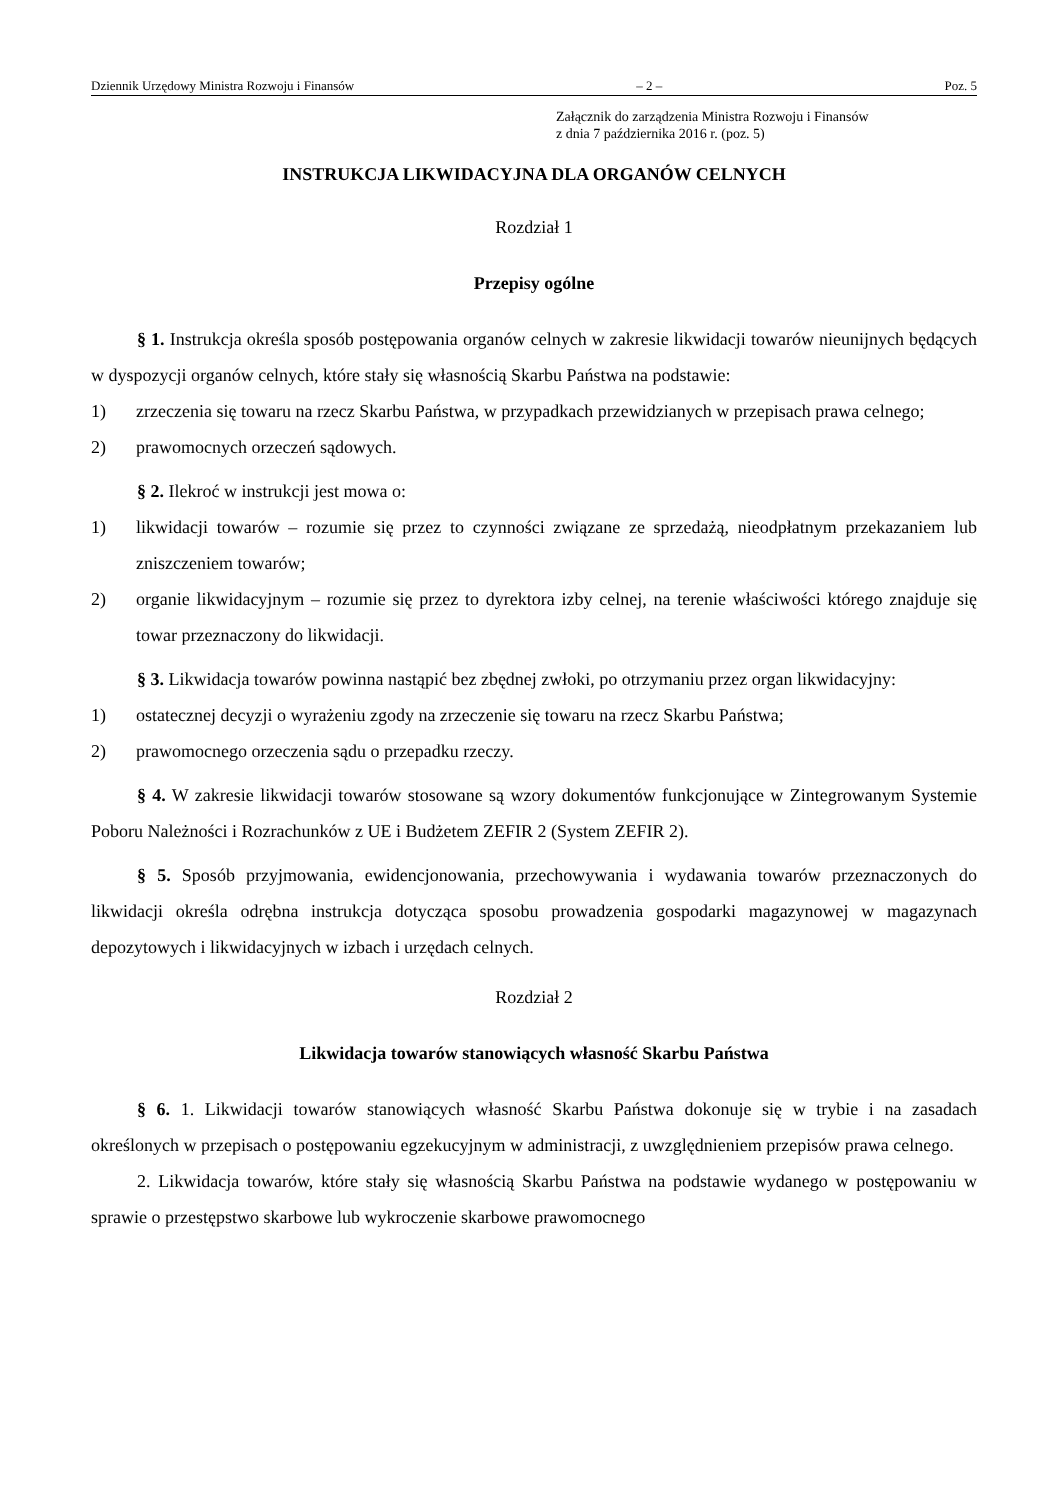Dziennik Urzędowy Ministra Rozwoju i Finansów – 2 – Poz. 5
Załącznik do zarządzenia Ministra Rozwoju i Finansów
z dnia 7 października 2016 r. (poz. 5)
INSTRUKCJA LIKWIDACYJNA DLA ORGANÓW CELNYCH
Rozdział 1
Przepisy ogólne
§ 1. Instrukcja określa sposób postępowania organów celnych w zakresie likwidacji towarów nieunijnych będących w dyspozycji organów celnych, które stały się własnością Skarbu Państwa na podstawie:
1) zrzeczenia się towaru na rzecz Skarbu Państwa, w przypadkach przewidzianych w przepisach prawa celnego;
2) prawomocnych orzeczeń sądowych.
§ 2. Ilekroć w instrukcji jest mowa o:
1) likwidacji towarów – rozumie się przez to czynności związane ze sprzedażą, nieodpłatnym przekazaniem lub zniszczeniem towarów;
2) organie likwidacyjnym – rozumie się przez to dyrektora izby celnej, na terenie właściwości którego znajduje się towar przeznaczony do likwidacji.
§ 3. Likwidacja towarów powinna nastąpić bez zbędnej zwłoki, po otrzymaniu przez organ likwidacyjny:
1) ostatecznej decyzji o wyrażeniu zgody na zrzeczenie się towaru na rzecz Skarbu Państwa;
2) prawomocnego orzeczenia sądu o przepadku rzeczy.
§ 4. W zakresie likwidacji towarów stosowane są wzory dokumentów funkcjonujące w Zintegrowanym Systemie Poboru Należności i Rozrachunków z UE i Budżetem ZEFIR 2 (System ZEFIR 2).
§ 5. Sposób przyjmowania, ewidencjonowania, przechowywania i wydawania towarów przeznaczonych do likwidacji określa odrębna instrukcja dotycząca sposobu prowadzenia gospodarki magazynowej w magazynach depozytowych i likwidacyjnych w izbach i urzędach celnych.
Rozdział 2
Likwidacja towarów stanowiących własność Skarbu Państwa
§ 6. 1. Likwidacji towarów stanowiących własność Skarbu Państwa dokonuje się w trybie i na zasadach określonych w przepisach o postępowaniu egzekucyjnym w administracji, z uwzględnieniem przepisów prawa celnego.
2. Likwidacja towarów, które stały się własnością Skarbu Państwa na podstawie wydanego w postępowaniu w sprawie o przestępstwo skarbowe lub wykroczenie skarbowe prawomocnego